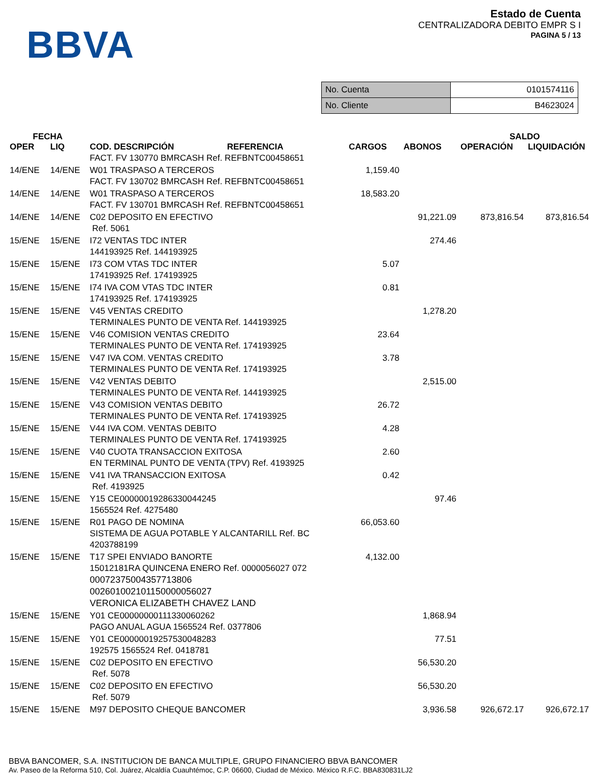BBVA
Estado de Cuenta
CENTRALIZADORA DEBITO EMPR S I
PAGINA 5 / 13
| No. Cuenta | 0101574116 |
| No. Cliente | B4623024 |
| FECHA | | | | | SALDO | |
| --- | --- | --- | --- | --- | --- | --- |
| OPER | LIQ | COD. DESCRIPCIÓN REFERENCIA | CARGOS | ABONOS | OPERACIÓN | LIQUIDACIÓN |
| | | FACT. FV 130770 BMRCASH Ref. REFBNTC00458651 | | | | |
| 14/ENE | 14/ENE | W01 TRASPASO A TERCEROS FACT. FV 130702 BMRCASH Ref. REFBNTC00458651 | 1,159.40 | | | |
| 14/ENE | 14/ENE | W01 TRASPASO A TERCEROS FACT. FV 130701 BMRCASH Ref. REFBNTC00458651 | 18,583.20 | | | |
| 14/ENE | 14/ENE | C02 DEPOSITO EN EFECTIVO Ref. 5061 | | 91,221.09 | 873,816.54 | 873,816.54 |
| 15/ENE | 15/ENE | I72 VENTAS TDC INTER 144193925 Ref. 144193925 | | 274.46 | | |
| 15/ENE | 15/ENE | I73 COM VTAS TDC INTER 174193925 Ref. 174193925 | 5.07 | | | |
| 15/ENE | 15/ENE | I74 IVA COM VTAS TDC INTER 174193925 Ref. 174193925 | 0.81 | | | |
| 15/ENE | 15/ENE | V45 VENTAS CREDITO TERMINALES PUNTO DE VENTA Ref. 144193925 | | 1,278.20 | | |
| 15/ENE | 15/ENE | V46 COMISION VENTAS CREDITO TERMINALES PUNTO DE VENTA Ref. 174193925 | 23.64 | | | |
| 15/ENE | 15/ENE | V47 IVA COM. VENTAS CREDITO TERMINALES PUNTO DE VENTA Ref. 174193925 | 3.78 | | | |
| 15/ENE | 15/ENE | V42 VENTAS DEBITO TERMINALES PUNTO DE VENTA Ref. 144193925 | | 2,515.00 | | |
| 15/ENE | 15/ENE | V43 COMISION VENTAS DEBITO TERMINALES PUNTO DE VENTA Ref. 174193925 | 26.72 | | | |
| 15/ENE | 15/ENE | V44 IVA COM. VENTAS DEBITO TERMINALES PUNTO DE VENTA Ref. 174193925 | 4.28 | | | |
| 15/ENE | 15/ENE | V40 CUOTA TRANSACCION EXITOSA EN TERMINAL PUNTO DE VENTA (TPV) Ref. 4193925 | 2.60 | | | |
| 15/ENE | 15/ENE | V41 IVA TRANSACCION EXITOSA Ref. 4193925 | 0.42 | | | |
| 15/ENE | 15/ENE | Y15 CE00000019286330044245 1565524 Ref. 4275480 | | 97.46 | | |
| 15/ENE | 15/ENE | R01 PAGO DE NOMINA SISTEMA DE AGUA POTABLE Y ALCANTARILL Ref. BC 4203788199 | 66,053.60 | | | |
| 15/ENE | 15/ENE | T17 SPEI ENVIADO BANORTE 15012181RA QUINCENA ENERO Ref. 0000056027 072 00072375004357713806 002601002101150000056027 VERONICA ELIZABETH CHAVEZ LAND | 4,132.00 | | | |
| 15/ENE | 15/ENE | Y01 CE00000000111330060262 PAGO ANUAL AGUA 1565524 Ref. 0377806 | | 1,868.94 | | |
| 15/ENE | 15/ENE | Y01 CE00000019257530048283 192575 1565524 Ref. 0418781 | | 77.51 | | |
| 15/ENE | 15/ENE | C02 DEPOSITO EN EFECTIVO Ref. 5078 | | 56,530.20 | | |
| 15/ENE | 15/ENE | C02 DEPOSITO EN EFECTIVO Ref. 5079 | | 56,530.20 | | |
| 15/ENE | 15/ENE | M97 DEPOSITO CHEQUE BANCOMER | | 3,936.58 | 926,672.17 | 926,672.17 |
BBVA BANCOMER, S.A. INSTITUCION DE BANCA MULTIPLE, GRUPO FINANCIERO BBVA BANCOMER
Av. Paseo de la Reforma 510, Col. Juárez, Alcaldía Cuauhtémoc, C.P. 06600, Ciudad de México. México R.F.C. BBA830831LJ2